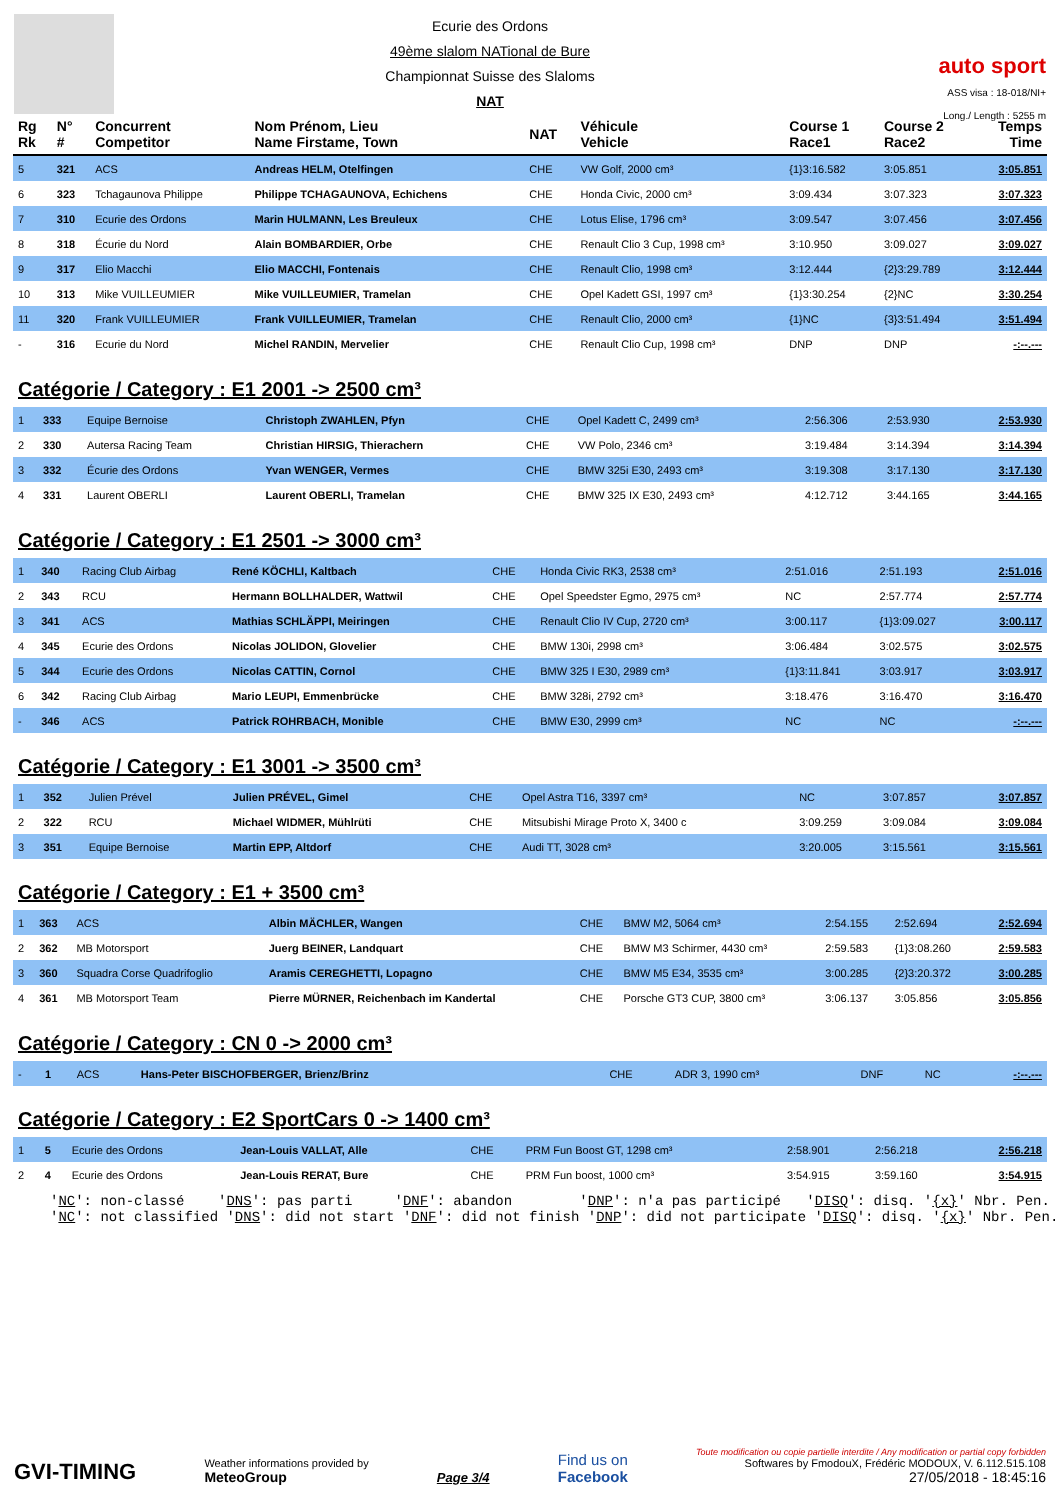Ecurie des Ordons
49ème slalom NATional de Bure
Championnat Suisse des Slaloms
NAT
auto sport
ASS visa : 18-018/NI+
Long./ Length : 5255 m
| Rg Rk | N° # | Concurrent Competitor | Nom Prénom, Lieu Name Firstame, Town | NAT | Véhicule Vehicle | Course 1 Race1 | Course 2 Race2 | Temps Time |
| --- | --- | --- | --- | --- | --- | --- | --- | --- |
| 5 | 321 | ACS | Andreas HELM, Otelfingen | CHE | VW Golf, 2000 cm³ | {1}3:16.582 | 3:05.851 | 3:05.851 |
| 6 | 323 | Tchagaunova Philippe | Philippe TCHAGAUNOVA, Echichens | CHE | Honda Civic, 2000 cm³ | 3:09.434 | 3:07.323 | 3:07.323 |
| 7 | 310 | Ecurie des Ordons | Marin HULMANN, Les Breuleux | CHE | Lotus Elise, 1796 cm³ | 3:09.547 | 3:07.456 | 3:07.456 |
| 8 | 318 | Écurie du Nord | Alain BOMBARDIER, Orbe | CHE | Renault Clio 3 Cup, 1998 cm³ | 3:10.950 | 3:09.027 | 3:09.027 |
| 9 | 317 | Elio Macchi | Elio MACCHI, Fontenais | CHE | Renault Clio, 1998 cm³ | 3:12.444 | {2}3:29.789 | 3:12.444 |
| 10 | 313 | Mike VUILLEUMIER | Mike VUILLEUMIER, Tramelan | CHE | Opel Kadett GSI, 1997 cm³ | {1}3:30.254 | {2}NC | 3:30.254 |
| 11 | 320 | Frank VUILLEUMIER | Frank VUILLEUMIER, Tramelan | CHE | Renault Clio, 2000 cm³ | {1}NC | {3}3:51.494 | 3:51.494 |
| - | 316 | Ecurie du Nord | Michel RANDIN, Mervelier | CHE | Renault Clio Cup, 1998 cm³ | DNP | DNP | -:--.--- |
Catégorie / Category : E1 2001 -> 2500 cm³
| 1 | 333 | Equipe Bernoise | Christoph ZWAHLEN, Pfyn | CHE | Opel Kadett C, 2499 cm³ | 2:56.306 | 2:53.930 | 2:53.930 |
| 2 | 330 | Autersa Racing Team | Christian HIRSIG, Thierachern | CHE | VW Polo, 2346 cm³ | 3:19.484 | 3:14.394 | 3:14.394 |
| 3 | 332 | Écurie des Ordons | Yvan WENGER, Vermes | CHE | BMW 325i E30, 2493 cm³ | 3:19.308 | 3:17.130 | 3:17.130 |
| 4 | 331 | Laurent OBERLI | Laurent OBERLI, Tramelan | CHE | BMW 325 IX E30, 2493 cm³ | 4:12.712 | 3:44.165 | 3:44.165 |
Catégorie / Category : E1 2501 -> 3000 cm³
| 1 | 340 | Racing Club Airbag | René KÖCHLI, Kaltbach | CHE | Honda Civic RK3, 2538 cm³ | 2:51.016 | 2:51.193 | 2:51.016 |
| 2 | 343 | RCU | Hermann BOLLHALDER, Wattwil | CHE | Opel Speedster Egmo, 2975 cm³ | NC | 2:57.774 | 2:57.774 |
| 3 | 341 | ACS | Mathias SCHLÄPPI, Meiringen | CHE | Renault Clio IV Cup, 2720 cm³ | 3:00.117 | {1}3:09.027 | 3:00.117 |
| 4 | 345 | Ecurie des Ordons | Nicolas JOLIDON, Glovelier | CHE | BMW 130i, 2998 cm³ | 3:06.484 | 3:02.575 | 3:02.575 |
| 5 | 344 | Ecurie des Ordons | Nicolas CATTIN, Cornol | CHE | BMW 325 I E30, 2989 cm³ | {1}3:11.841 | 3:03.917 | 3:03.917 |
| 6 | 342 | Racing Club Airbag | Mario LEUPI, Emmenbrücke | CHE | BMW 328i, 2792 cm³ | 3:18.476 | 3:16.470 | 3:16.470 |
| - | 346 | ACS | Patrick ROHRBACH, Monible | CHE | BMW E30, 2999 cm³ | NC | NC | -:--.--- |
Catégorie / Category : E1 3001 -> 3500 cm³
| 1 | 352 | Julien Prével | Julien PRÉVEL, Gimel | CHE | Opel Astra T16, 3397 cm³ | NC | 3:07.857 | 3:07.857 |
| 2 | 322 | RCU | Michael WIDMER, Mühlrüti | CHE | Mitsubishi Mirage Proto X, 3400 c | 3:09.259 | 3:09.084 | 3:09.084 |
| 3 | 351 | Equipe Bernoise | Martin EPP, Altdorf | CHE | Audi TT, 3028 cm³ | 3:20.005 | 3:15.561 | 3:15.561 |
Catégorie / Category : E1 + 3500 cm³
| 1 | 363 | ACS | Albin MÄCHLER, Wangen | CHE | BMW M2, 5064 cm³ | 2:54.155 | 2:52.694 | 2:52.694 |
| 2 | 362 | MB Motorsport | Juerg BEINER, Landquart | CHE | BMW M3 Schirmer, 4430 cm³ | 2:59.583 | {1}3:08.260 | 2:59.583 |
| 3 | 360 | Squadra Corse Quadrifoglio | Aramis CEREGHETTI, Lopagno | CHE | BMW M5 E34, 3535 cm³ | 3:00.285 | {2}3:20.372 | 3:00.285 |
| 4 | 361 | MB Motorsport Team | Pierre MÜRNER, Reichenbach im Kandertal | CHE | Porsche GT3 CUP, 3800 cm³ | 3:06.137 | 3:05.856 | 3:05.856 |
Catégorie / Category : CN 0 -> 2000 cm³
| - | 1 | ACS | Hans-Peter BISCHOFBERGER, Brienz/Brinz | CHE | ADR 3, 1990 cm³ | DNF | NC | -:--.--- |
Catégorie / Category : E2 SportCars 0 -> 1400 cm³
| 1 | 5 | Ecurie des Ordons | Jean-Louis VALLAT, Alle | CHE | PRM Fun Boost GT, 1298 cm³ | 2:58.901 | 2:56.218 | 2:56.218 |
| 2 | 4 | Ecurie des Ordons | Jean-Louis RERAT, Bure | CHE | PRM Fun boost, 1000 cm³ | 3:54.915 | 3:59.160 | 3:54.915 |
'NC': non-classé 'DNS': pas parti 'DNF': abandon 'DNP': n'a pas participé 'DISQ': disq. '{x}' Nbr. Pen. 'NC': not classified 'DNS': did not start 'DNF': did not finish 'DNP': did not participate 'DISQ': disq. '{x}' Nbr. Pen.
GVI-TIMING
Weather informations provided by
MeteoGroup
Page 3/4
Find us on
Facebook
Toute modification ou copie partielle interdite / Any modification or partial copy forbidden
Softwares by FmodouX, Frédéric MODOUX, V. 6.112.515.108
27/05/2018 - 18:45:16